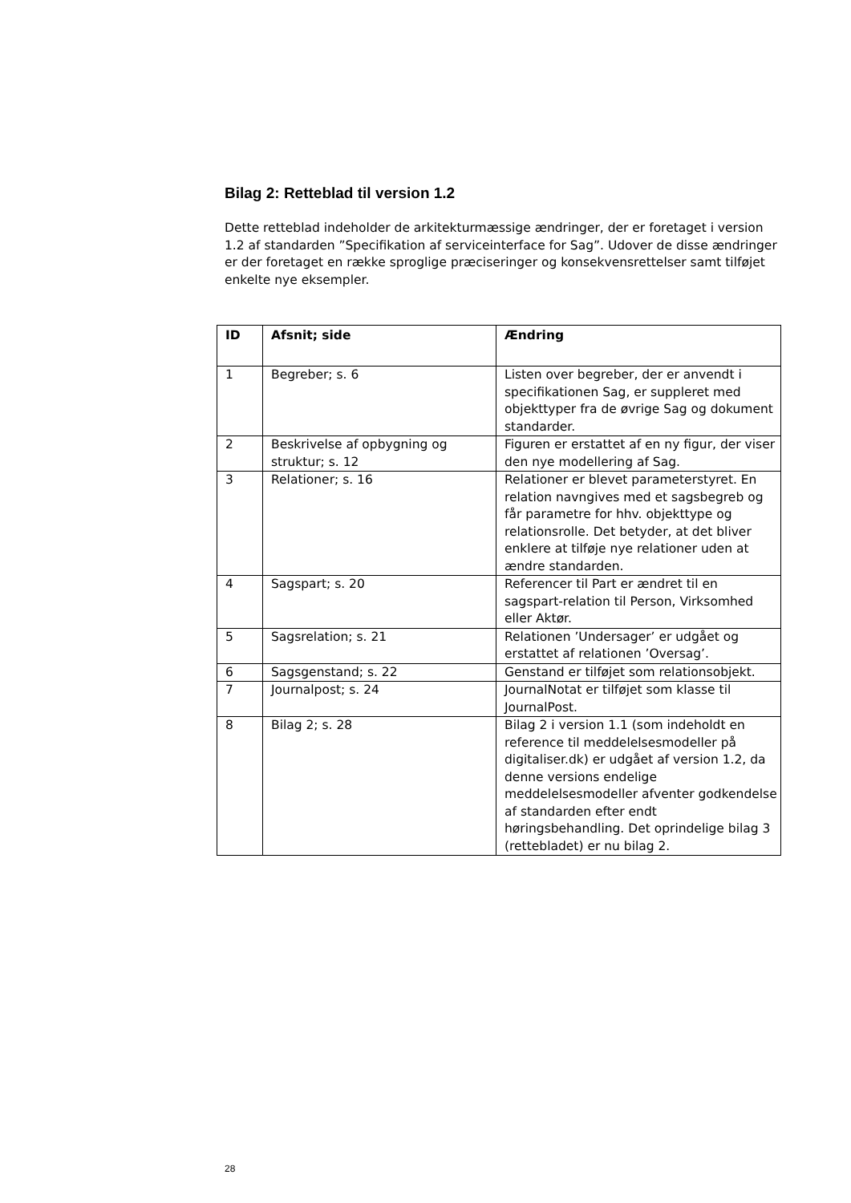Bilag 2: Retteblad til version 1.2
Dette retteblad indeholder de arkitekturmæssige ændringer, der er foretaget i version 1.2 af standarden ”Specifikation af serviceinterface for Sag”. Udover de disse ændringer er der foretaget en række sproglige præciseringer og konsekvensrettelser samt tilføjet enkelte nye eksempler.
| ID | Afsnit; side | Ændring |
| --- | --- | --- |
| 1 | Begreber; s. 6 | Listen over begreber, der er anvendt i specifikationen Sag, er suppleret med objekttyper fra de øvrige Sag og dokument standarder. |
| 2 | Beskrivelse af opbygning og struktur; s. 12 | Figuren er erstattet af en ny figur, der viser den nye modellering af Sag. |
| 3 | Relationer; s. 16 | Relationer er blevet parameterstyret. En relation navngives med et sagsbegreb og får parametre for hhv. objekttype og relationsrolle. Det betyder, at det bliver enklere at tilføje nye relationer uden at ændre standarden. |
| 4 | Sagspart; s. 20 | Referencer til Part er ændret til en sagspart-relation til Person, Virksomhed eller Aktør. |
| 5 | Sagsrelation; s. 21 | Relationen ’Undersager’ er udgået og erstattet af relationen ’Oversag’. |
| 6 | Sagsgenstand; s. 22 | Genstand er tilføjet som relationsobjekt. |
| 7 | Journalpost; s. 24 | JournalNotat er tilføjet som klasse til JournalPost. |
| 8 | Bilag 2; s. 28 | Bilag 2 i version 1.1 (som indeholdt en reference til meddelelsesmodeller på digitaliser.dk) er udgået af version 1.2, da denne versions endelige meddelelsesmodeller afventer godkendelse af standarden efter endt høringsbehandling. Det oprindelige bilag 3 (rettebladet) er nu bilag 2. |
28